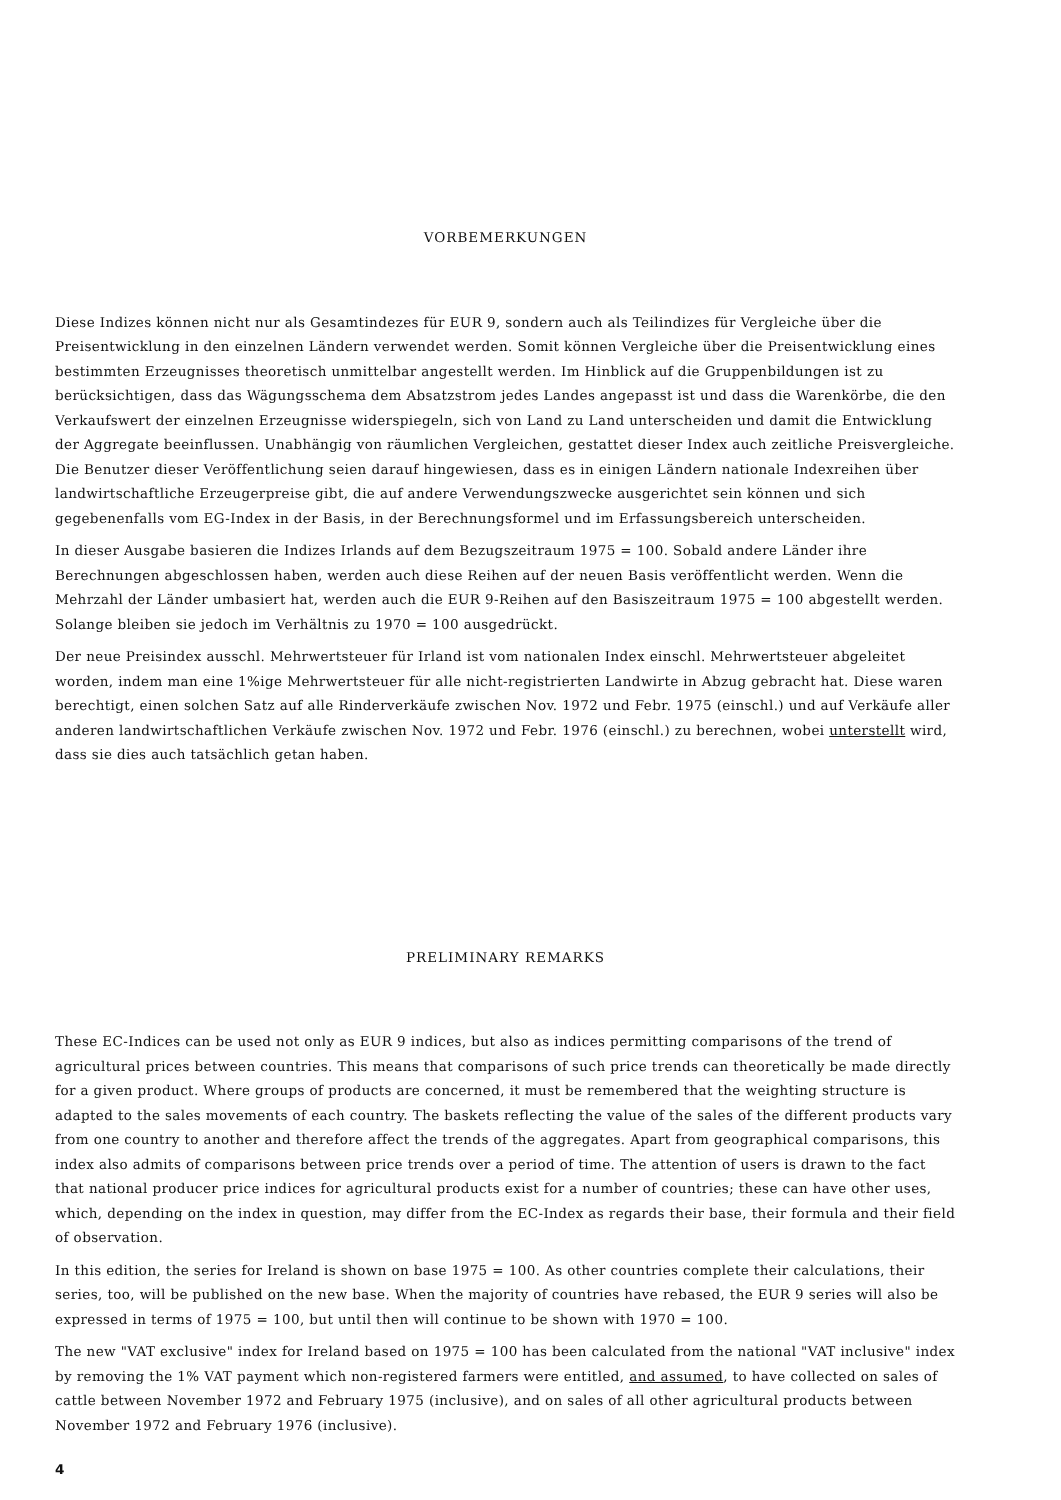VORBEMERKUNGEN
Diese Indizes können nicht nur als Gesamtindezes für EUR 9, sondern auch als Teilindizes für Vergleiche über die Preisentwicklung in den einzelnen Ländern verwendet werden. Somit können Vergleiche über die Preisentwicklung eines bestimmten Erzeugnisses theoretisch unmittelbar angestellt werden. Im Hinblick auf die Gruppenbildungen ist zu berücksichtigen, dass das Wägungsschema dem Absatzstrom jedes Landes angepasst ist und dass die Warenkörbe, die den Verkaufswert der einzelnen Erzeugnisse widerspiegeln, sich von Land zu Land unterscheiden und damit die Entwicklung der Aggregate beeinflussen. Unabhängig von räumlichen Vergleichen, gestattet dieser Index auch zeitliche Preisvergleiche. Die Benutzer dieser Veröffentlichung seien darauf hingewiesen, dass es in einigen Ländern nationale Indexreihen über landwirtschaftliche Erzeugerpreise gibt, die auf andere Verwendungszwecke ausgerichtet sein können und sich gegebenenfalls vom EG-Index in der Basis, in der Berechnungsformel und im Erfassungsbereich unterscheiden.
In dieser Ausgabe basieren die Indizes Irlands auf dem Bezugszeitraum 1975 = 100. Sobald andere Länder ihre Berechnungen abgeschlossen haben, werden auch diese Reihen auf der neuen Basis veröffentlicht werden. Wenn die Mehrzahl der Länder umbasiert hat, werden auch die EUR 9-Reihen auf den Basiszeitraum 1975 = 100 abgestellt werden. Solange bleiben sie jedoch im Verhältnis zu 1970 = 100 ausgedrückt.
Der neue Preisindex ausschl. Mehrwertsteuer für Irland ist vom nationalen Index einschl. Mehrwertsteuer abgeleitet worden, indem man eine 1%ige Mehrwertsteuer für alle nicht-registrierten Landwirte in Abzug gebracht hat. Diese waren berechtigt, einen solchen Satz auf alle Rinderverkäufe zwischen Nov. 1972 und Febr. 1975 (einschl.) und auf Verkäufe aller anderen landwirtschaftlichen Verkäufe zwischen Nov. 1972 und Febr. 1976 (einschl.) zu berechnen, wobei unterstellt wird, dass sie dies auch tatsächlich getan haben.
PRELIMINARY REMARKS
These EC-Indices can be used not only as EUR 9 indices, but also as indices permitting comparisons of the trend of agricultural prices between countries. This means that comparisons of such price trends can theoretically be made directly for a given product. Where groups of products are concerned, it must be remembered that the weighting structure is adapted to the sales movements of each country. The baskets reflecting the value of the sales of the different products vary from one country to another and therefore affect the trends of the aggregates. Apart from geographical comparisons, this index also admits of comparisons between price trends over a period of time. The attention of users is drawn to the fact that national producer price indices for agricultural products exist for a number of countries; these can have other uses, which, depending on the index in question, may differ from the EC-Index as regards their base, their formula and their field of observation.
In this edition, the series for Ireland is shown on base 1975 = 100. As other countries complete their calculations, their series, too, will be published on the new base. When the majority of countries have rebased, the EUR 9 series will also be expressed in terms of 1975 = 100, but until then will continue to be shown with 1970 = 100.
The new "VAT exclusive" index for Ireland based on 1975 = 100 has been calculated from the national "VAT inclusive" index by removing the 1% VAT payment which non-registered farmers were entitled, and assumed, to have collected on sales of cattle between November 1972 and February 1975 (inclusive), and on sales of all other agricultural products between November 1972 and February 1976 (inclusive).
4